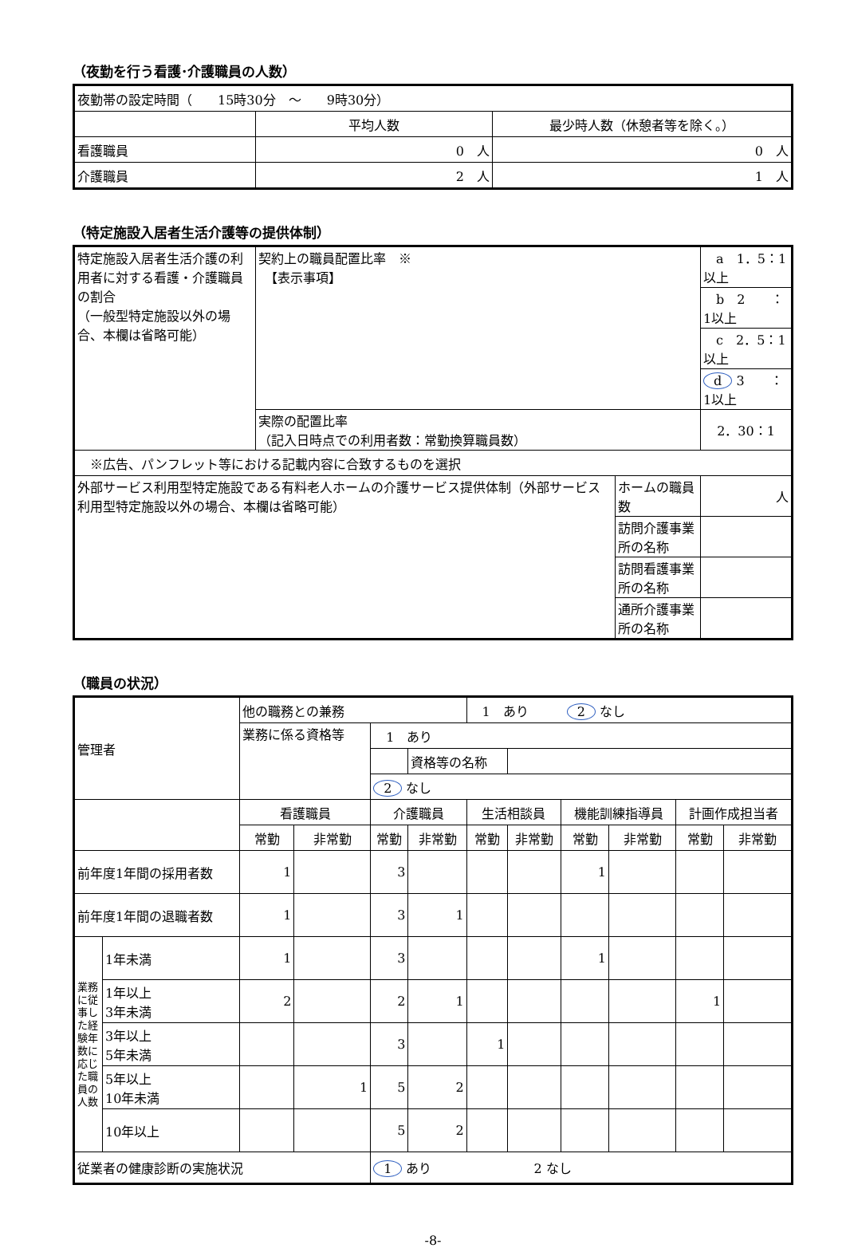（夜勤を行う看護･介護職員の人数）
| 夜勤帯の設定時間（ 15時30分 ～ 9時30分） | | |
| | 平均人数 | 最少時人数（休憩者等を除く。） |
| 看護職員 | 0 人 | 0 人 |
| 介護職員 | 2 人 | 1 人 |
（特定施設入居者生活介護等の提供体制）
| 特定施設入居者生活介護の利用者に対する看護・介護職員の割合 （一般型特定施設以外の場合、本欄は省略可能） | 契約上の職員配置比率 ※ 【表示事項】 | | a 1．5：1以上 |
| | | | b 2 ：1以上 |
| | | | c 2．5：1以上 |
| | | | d 3 ：1以上 |
| | 実際の配置比率 （記入日時点での利用者数：常勤換算職員数） | | 2．30：1 |
| ※広告、パンフレット等における記載内容に合致するものを選択 | | | |
| 外部サービス利用型特定施設である有料老人ホームの介護サービス提供体制（外部サービス利用型特定施設以外の場合、本欄は省略可能） | | ホームの職員数 | 人 |
| | | 訪問介護事業所の名称 | |
| | | 訪問看護事業所の名称 | |
| | | 通所介護事業所の名称 | |
（職員の状況）
| 管理者 | | 他の職務との兼務 | | | | 1 あり 2 なし | | | | | |
| | | 業務に係る資格等 | | 1 あり | | | | | | | |
| | | | | | 資格等の名称 | | | | | | |
| | | | | 2 なし | | | | | | | |
| | | 看護職員 | | 介護職員 | | 生活相談員 | | 機能訓練指導員 | | 計画作成担当者 | |
| | | 常勤 | 非常勤 | 常勤 | 非常勤 | 常勤 | 非常勤 | 常勤 | 非常勤 | 常勤 | 非常勤 |
| 前年度1年間の採用者数 | | 1 | | 3 | | | | 1 | | | |
| 前年度1年間の退職者数 | | 1 | | 3 | 1 | | | | | | |
| 業務に従事した経験年数に応じた職員の人数 | 1年未満 | 1 | | 3 | | | | 1 | | | |
| | 1年以上 3年未満 | 2 | | 2 | 1 | | | | | 1 | |
| | 3年以上 5年未満 | | | 3 | | 1 | | | | | |
| | 5年以上 10年未満 | | 1 | 5 | 2 | | | | | | |
| | 10年以上 | | | 5 | 2 | | | | | | |
| 従業者の健康診断の実施状況 | | | | 1 あり 2 なし | | | | | | | |
-8-